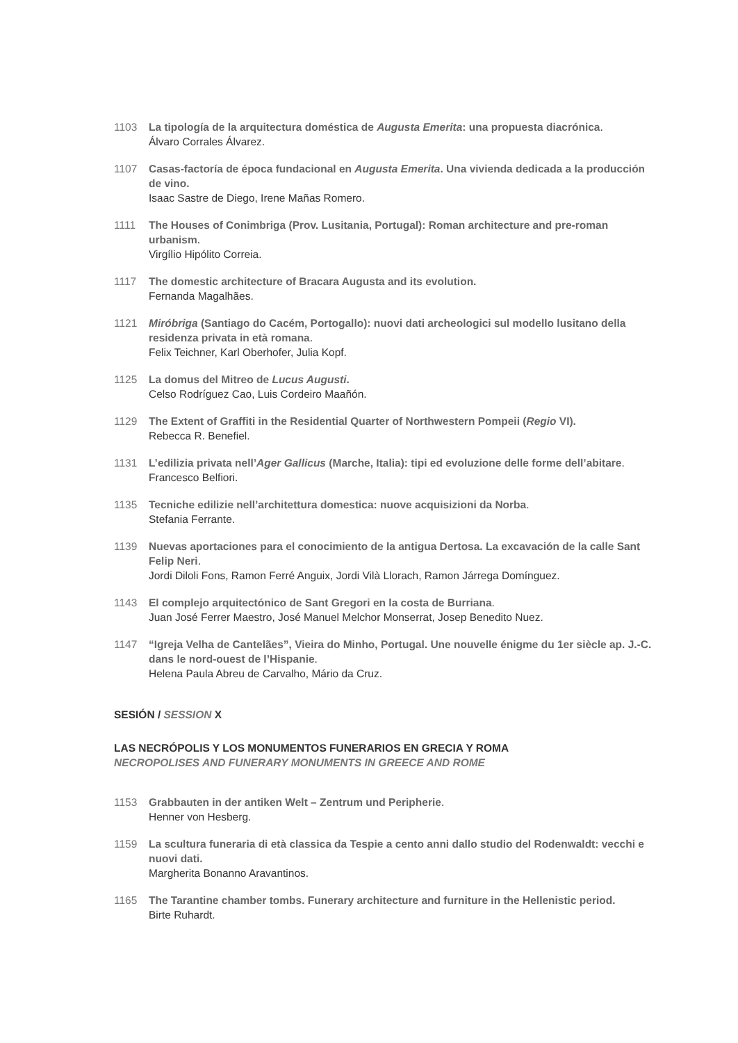1103 La tipología de la arquitectura doméstica de Augusta Emerita: una propuesta diacrónica.
Álvaro Corrales Álvarez.
1107 Casas-factoría de época fundacional en Augusta Emerita. Una vivienda dedicada a la producción de vino.
Isaac Sastre de Diego, Irene Mañas Romero.
1111 The Houses of Conimbriga (Prov. Lusitania, Portugal): Roman architecture and pre-roman urbanism.
Virgílio Hipólito Correia.
1117 The domestic architecture of Bracara Augusta and its evolution.
Fernanda Magalhães.
1121 Miróbriga (Santiago do Cacém, Portogallo): nuovi dati archeologici sul modello lusitano della residenza privata in età romana.
Felix Teichner, Karl Oberhofer, Julia Kopf.
1125 La domus del Mitreo de Lucus Augusti.
Celso Rodríguez Cao, Luis Cordeiro Maañón.
1129 The Extent of Graffiti in the Residential Quarter of Northwestern Pompeii (Regio VI).
Rebecca R. Benefiel.
1131 L’edilizia privata nell’Ager Gallicus (Marche, Italia): tipi ed evoluzione delle forme dell’abitare.
Francesco Belfiori.
1135 Tecniche edilizie nell’architettura domestica: nuove acquisizioni da Norba.
Stefania Ferrante.
1139 Nuevas aportaciones para el conocimiento de la antigua Dertosa. La excavación de la calle Sant Felip Neri.
Jordi Diloli Fons, Ramon Ferré Anguix, Jordi Vilà Llorach, Ramon Járrega Domínguez.
1143 El complejo arquitectónico de Sant Gregori en la costa de Burriana.
Juan José Ferrer Maestro, José Manuel Melchor Monserrat, Josep Benedito Nuez.
1147 “Igreja Velha de Cantelães”, Vieira do Minho, Portugal. Une nouvelle énigme du 1er siècle ap. J.-C. dans le nord-ouest de l’Hispanie.
Helena Paula Abreu de Carvalho, Mário da Cruz.
SESIÓN / SESSION X
LAS NECRÓPOLIS Y LOS MONUMENTOS FUNERARIOS EN GRECIA Y ROMA
NECROPOLISES AND FUNERARY MONUMENTS IN GREECE AND ROME
1153 Grabbauten in der antiken Welt – Zentrum und Peripherie.
Henner von Hesberg.
1159 La scultura funeraria di età classica da Tespie a cento anni dallo studio del Rodenwaldt: vecchi e nuovi dati.
Margherita Bonanno Aravantinos.
1165 The Tarantine chamber tombs. Funerary architecture and furniture in the Hellenistic period.
Birte Ruhardt.